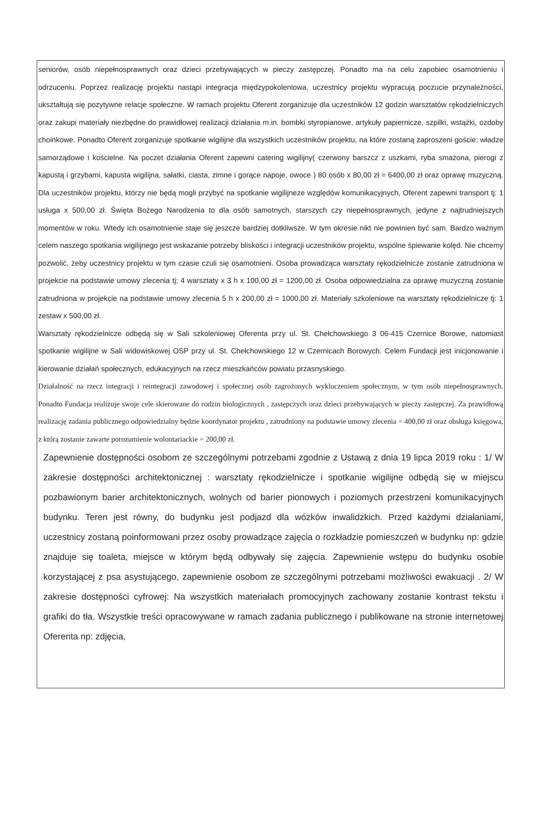seniorów, osób niepełnosprawnych oraz dzieci przebywających w pieczy zastępczej. Ponadto ma na celu zapobiec osamotnieniu i odrzuceniu. Poprzez realizację projektu nastąpi integracja międzypokoleniowa, uczestnicy projektu wypracują poczucie przynależności, ukształtują się pozytywne relacje społeczne. W ramach projektu Oferent zorganizuje dla uczestników 12 godzin warsztatów rękodzielniczych oraz zakupi materiały niezbędne do prawidłowej realizacji działania m.in. bombki styropianowe, artykuły papiernicze, szpilki, wstążki, ozdoby choinkowe. Ponadto Oferent zorganizuje spotkanie wigilijne dla wszystkich uczestników projektu, na które zostaną zaproszeni goście: władze samorządowe i kościelne. Na poczet działania Oferent zapewni catering wigilijny( czerwony barszcz z uszkami, ryba smażona, pierogi z kapustą i grzybami, kapusta wigilijna, sałatki, ciasta, zimne i gorące napoje, owoce ) 80 osób x 80,00 zł = 6400,00 zł oraz oprawę muzyczną. Dla uczestników projektu, którzy nie będą mogli przybyć na spotkanie wigilijneze względów komunikacyjnych, Oferent zapewni transport tj: 1 usługa x 500,00 zł. Święta Bożego Narodzenia to dla osób samotnych, starszych czy niepełnosprawnych, jedyne z najtrudniejszych momentów w roku. Wtedy ich osamotnienie staje się jeszcze bardziej dotkliwsze. W tym okresie nikt nie powinien być sam. Bardzo ważnym celem naszego spotkania wigilijnego jest wskazanie potrzeby bliskości i integracji uczestników projektu, wspólne śpiewanie kolęd. Nie chcemy pozwolić, żeby uczestnicy projektu w tym czasie czuli się osamotnieni. Osoba prowadząca warsztaty rękodzielnicze zostanie zatrudniona w projekcie na podstawie umowy zlecenia tj; 4 warsztaty x 3 h x 100,00 zł = 1200,00 zł. Osoba odpowiedzialna za oprawę muzyczną zostanie zatrudniona w projekcie na podstawie umowy zlecenia 5 h x 200,00 zł = 1000,00 zł. Materiały szkoleniowe na warsztaty rękodzielnicze tj: 1 zestaw x 500,00 zł.
Warsztaty rękodzielnicze odbędą się w Sali szkoleniowej Oferenta przy ul. St. Chełchowskiego 3 06-415 Czernice Borowe, natomiast spotkanie wigilijne w Sali widowiskowej OSP przy ul. St. Chełchowskiego 12 w Czernicach Borowych. Celem Fundacji jest inicjonowanie i kierowanie działań społecznych, edukacyjnych na rzecz mieszkańców powiatu przasnyskiego.
Działalność na rzecz integracji i reintegracji zawodowej i społecznej osób zagrożonych wykluczeniem społecznym, w tym osób niepełnosprawnych. Ponadto Fundacja realizuje swoje cele skierowane do rodzin biologicznych , zastępczych oraz dzieci przebywających w pieczy zastępczej. Za prawidłową realizację zadania publicznego odpowiedzialny będzie koordynator projektu , zatrudniony na podstawie umowy zlecenia = 400,00 zł oraz obsługa księgowa, z którą zostanie zawarte porozumienie wolontariackie = 200,00 zł.
Zapewnienie dostępności osobom ze szczególnymi potrzebami zgodnie z Ustawą z dnia 19 lipca 2019 roku : 1/ W zakresie dostępności architektonicznej : warsztaty rękodzielnicze i spotkanie wigilijne odbędą się w miejscu pozbawionym barier architektonicznych, wolnych od barier pionowych i poziomych przestrzeni komunikacyjnych budynku. Teren jest równy, do budynku jest podjazd dla wózków inwalidzkich. Przed każdymi działaniami, uczestnicy zostaną poinformowani przez osoby prowadzące zajęcia o rozkładzie pomieszczeń w budynku np: gdzie znajduje się toaleta, miejsce w którym będą odbywały się zajęcia. Zapewnienie wstępu do budynku osobie korzystającej z psa asystującego, zapewnienie osobom ze szczególnymi potrzebami możliwości ewakuacji . 2/ W zakresie dostępności cyfrowej: Na wszystkich materiałach promocyjnych zachowany zostanie kontrast tekstu i grafiki do tła. Wszystkie treści opracowywane w ramach zadania publicznego i publikowane na stronie internetowej Oferenta np: zdjęcia,